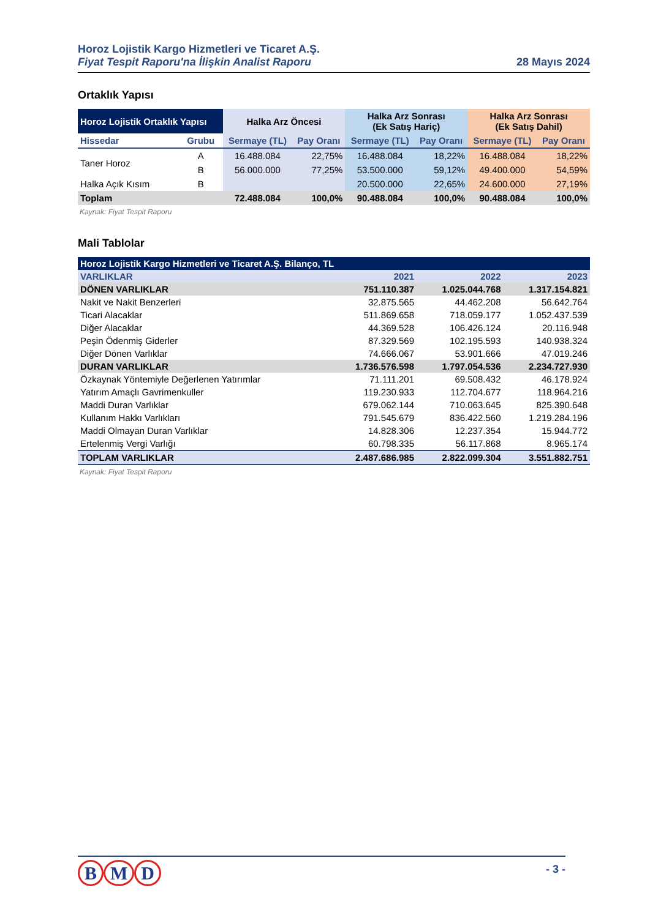Horoz Lojistik Kargo Hizmetleri ve Ticaret A.Ş.
Fiyat Tespit Raporu'na İlişkin Analist Raporu 28 Mayıs 2024
Ortaklık Yapısı
| Horoz Lojistik Ortaklık Yapısı | | Halka Arz Öncesi | | Halka Arz Sonrası (Ek Satış Hariç) | | Halka Arz Sonrası (Ek Satış Dahil) | |
| --- | --- | --- | --- | --- | --- | --- | --- |
| Hissedar | Grubu | Sermaye (TL) | Pay Oranı | Sermaye (TL) | Pay Oranı | Sermaye (TL) | Pay Oranı |
| Taner Horoz | A | 16.488.084 | 22,75% | 16.488.084 | 18,22% | 16.488.084 | 18,22% |
| | B | 56.000.000 | 77,25% | 53.500.000 | 59,12% | 49.400.000 | 54,59% |
| Halka Açık Kısım | B | | | 20.500.000 | 22,65% | 24.600.000 | 27,19% |
| Toplam | | 72.488.084 | 100,0% | 90.488.084 | 100,0% | 90.488.084 | 100,0% |
Kaynak: Fiyat Tespit Raporu
Mali Tablolar
| Horoz Lojistik Kargo Hizmetleri ve Ticaret A.Ş. Bilanço, TL | | | |
| VARLIKLAR | 2021 | 2022 | 2023 |
| DÖNEN VARLIKLAR | 751.110.387 | 1.025.044.768 | 1.317.154.821 |
| Nakit ve Nakit Benzerleri | 32.875.565 | 44.462.208 | 56.642.764 |
| Ticari Alacaklar | 511.869.658 | 718.059.177 | 1.052.437.539 |
| Diğer Alacaklar | 44.369.528 | 106.426.124 | 20.116.948 |
| Peşin Ödenmiş Giderler | 87.329.569 | 102.195.593 | 140.938.324 |
| Diğer Dönen Varlıklar | 74.666.067 | 53.901.666 | 47.019.246 |
| DURAN VARLIKLAR | 1.736.576.598 | 1.797.054.536 | 2.234.727.930 |
| Özkaynak Yöntemiyle Değerlenen Yatırımlar | 71.111.201 | 69.508.432 | 46.178.924 |
| Yatırım Amaçlı Gavrimenkuller | 119.230.933 | 112.704.677 | 118.964.216 |
| Maddi Duran Varlıklar | 679.062.144 | 710.063.645 | 825.390.648 |
| Kullanım Hakkı Varlıkları | 791.545.679 | 836.422.560 | 1.219.284.196 |
| Maddi Olmayan Duran Varlıklar | 14.828.306 | 12.237.354 | 15.944.772 |
| Ertelenmiş Vergi Varlığı | 60.798.335 | 56.117.868 | 8.965.174 |
| TOPLAM VARLIKLAR | 2.487.686.985 | 2.822.099.304 | 3.551.882.751 |
Kaynak: Fiyat Tespit Raporu
B M D
- 3 -